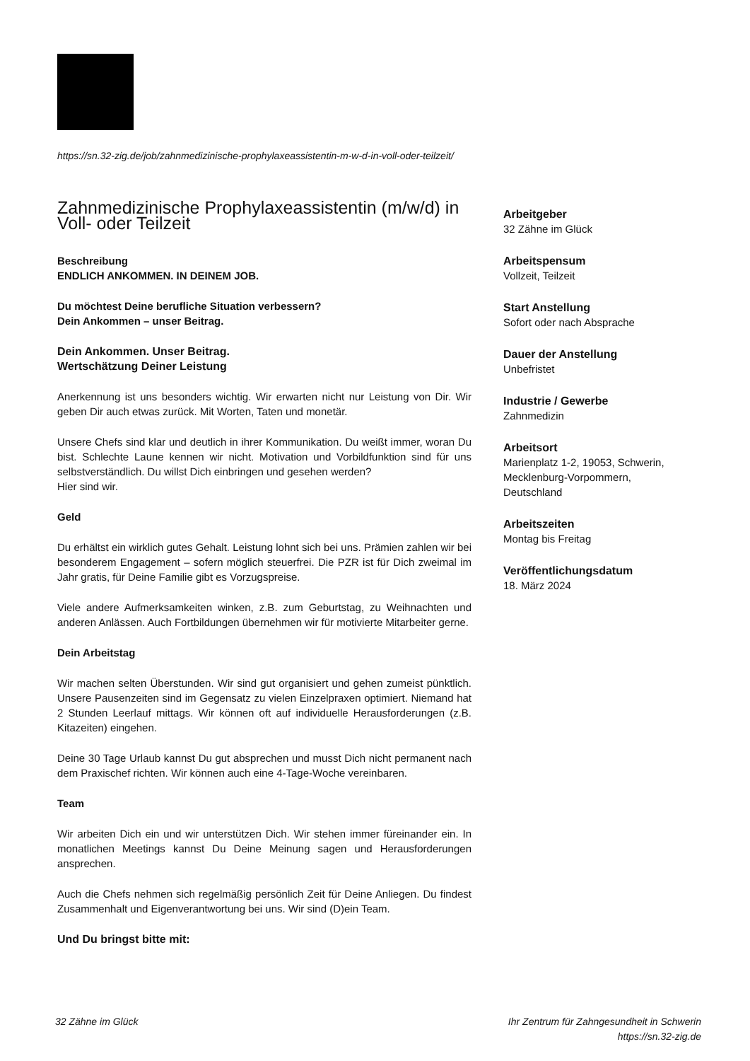https://sn.32-zig.de/job/zahnmedizinische-prophylaxeassistentin-m-w-d-in-voll-oder-teilzeit/
Zahnmedizinische Prophylaxeassistentin (m/w/d) in Voll- oder Teilzeit
Beschreibung
ENDLICH ANKOMMEN. IN DEINEM JOB.
Du möchtest Deine berufliche Situation verbessern?
Dein Ankommen – unser Beitrag.
Dein Ankommen. Unser Beitrag.
Wertschätzung Deiner Leistung
Anerkennung ist uns besonders wichtig. Wir erwarten nicht nur Leistung von Dir. Wir geben Dir auch etwas zurück. Mit Worten, Taten und monetär.
Unsere Chefs sind klar und deutlich in ihrer Kommunikation. Du weißt immer, woran Du bist. Schlechte Laune kennen wir nicht. Motivation und Vorbildfunktion sind für uns selbstverständlich. Du willst Dich einbringen und gesehen werden?
Hier sind wir.
Geld
Du erhältst ein wirklich gutes Gehalt. Leistung lohnt sich bei uns. Prämien zahlen wir bei besonderem Engagement – sofern möglich steuerfrei. Die PZR ist für Dich zweimal im Jahr gratis, für Deine Familie gibt es Vorzugspreise.
Viele andere Aufmerksamkeiten winken, z.B. zum Geburtstag, zu Weihnachten und anderen Anlässen. Auch Fortbildungen übernehmen wir für motivierte Mitarbeiter gerne.
Dein Arbeitstag
Wir machen selten Überstunden. Wir sind gut organisiert und gehen zumeist pünktlich. Unsere Pausenzeiten sind im Gegensatz zu vielen Einzelpraxen optimiert. Niemand hat 2 Stunden Leerlauf mittags. Wir können oft auf individuelle Herausforderungen (z.B. Kitazeiten) eingehen.
Deine 30 Tage Urlaub kannst Du gut absprechen und musst Dich nicht permanent nach dem Praxischef richten. Wir können auch eine 4-Tage-Woche vereinbaren.
Team
Wir arbeiten Dich ein und wir unterstützen Dich. Wir stehen immer füreinander ein. In monatlichen Meetings kannst Du Deine Meinung sagen und Herausforderungen ansprechen.
Auch die Chefs nehmen sich regelmäßig persönlich Zeit für Deine Anliegen. Du findest Zusammenhalt und Eigenverantwortung bei uns. Wir sind (D)ein Team.
Und Du bringst bitte mit:
Arbeitgeber
32 Zähne im Glück
Arbeitspensum
Vollzeit, Teilzeit
Start Anstellung
Sofort oder nach Absprache
Dauer der Anstellung
Unbefristet
Industrie / Gewerbe
Zahnmedizin
Arbeitsort
Marienplatz 1-2, 19053, Schwerin, Mecklenburg-Vorpommern, Deutschland
Arbeitszeiten
Montag bis Freitag
Veröffentlichungsdatum
18. März 2024
32 Zähne im Glück Ihr Zentrum für Zahngesundheit in Schwerin
https://sn.32-zig.de